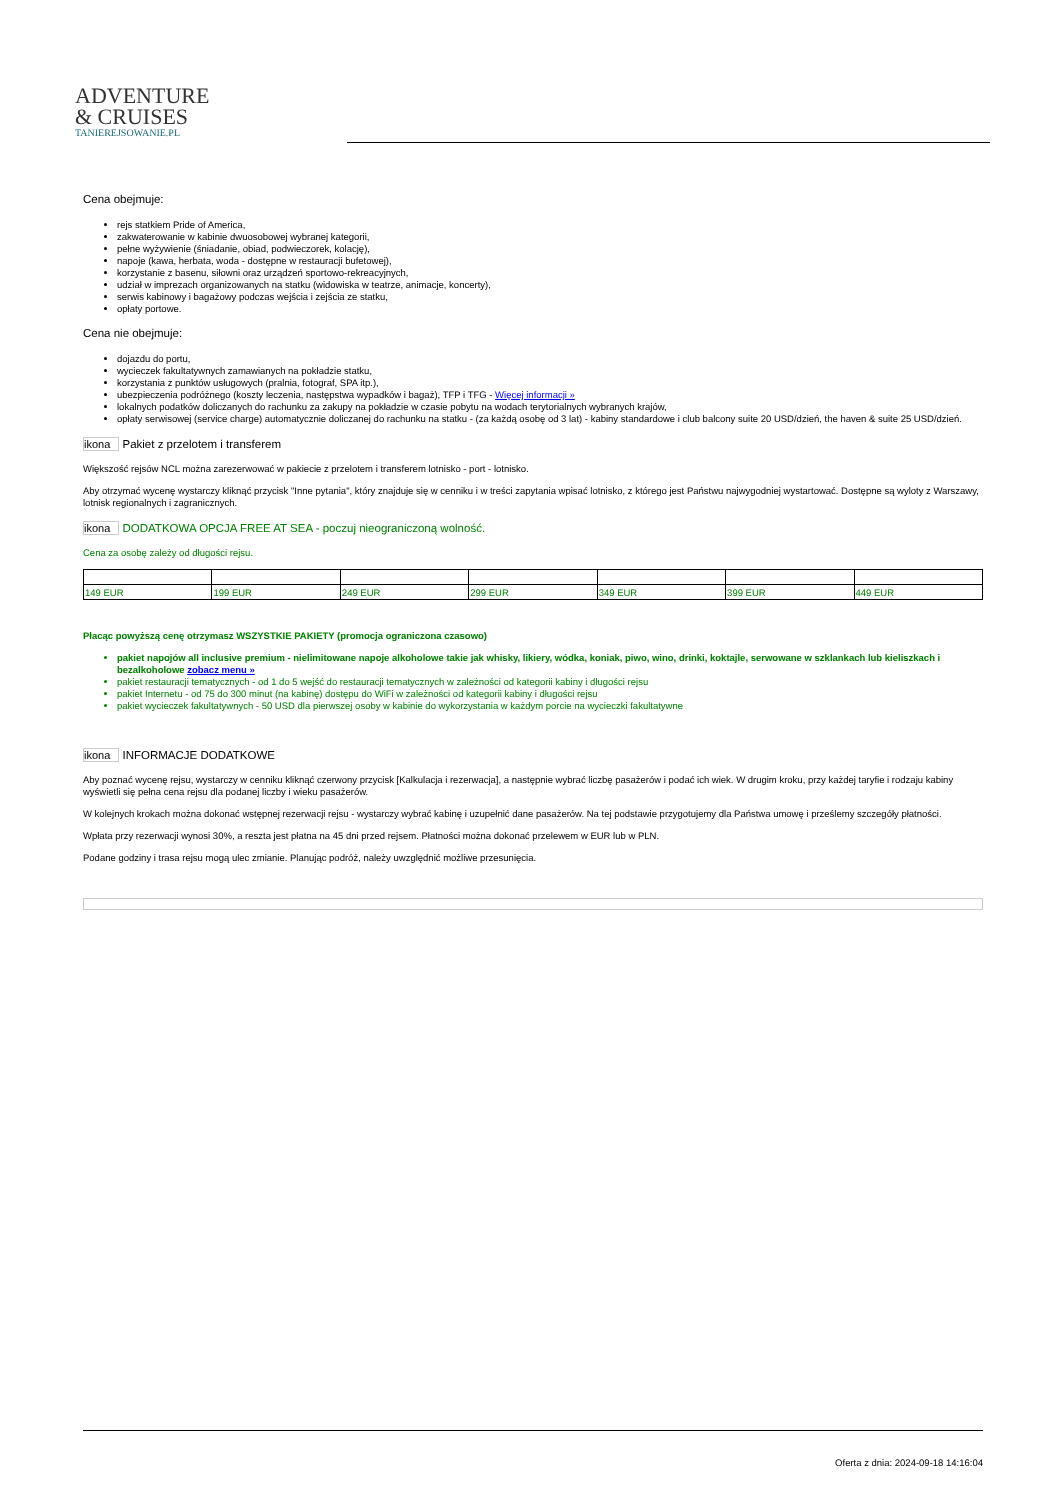ADVENTURE
& CRUISES
TANIEREJSOWANIE.PL
Cena obejmuje:
rejs statkiem Pride of America,
zakwaterowanie w kabinie dwuosobowej wybranej kategorii,
pełne wyżywienie (śniadanie, obiad, podwieczorek, kolację),
napoje (kawa, herbata, woda - dostępne w restauracji bufetowej),
korzystanie z basenu, siłowni oraz urządzeń sportowo-rekreacyjnych,
udział w imprezach organizowanych na statku (widowiska w teatrze, animacje, koncerty),
serwis kabinowy i bagażowy podczas wejścia i zejścia ze statku,
opłaty portowe.
Cena nie obejmuje:
dojazdu do portu,
wycieczek fakultatywnych zamawianych na pokładzie statku,
korzystania z punktów usługowych (pralnia, fotograf, SPA itp.),
ubezpieczenia podróżnego (koszty leczenia, następstwa wypadków i bagaż), TFP i TFG - Więcej informacji »
lokalnych podatków doliczanych do rachunku za zakupy na pokładzie w czasie pobytu na wodach terytorialnych wybranych krajów,
opłaty serwisowej (service charge) automatycznie doliczanej do rachunku na statku - (za każdą osobę od 3 lat) - kabiny standardowe i club balcony suite 20 USD/dzień, the haven & suite 25 USD/dzień.
ikona Pakiet z przelotem i transferem
Większość rejsów NCL można zarezerwować w pakiecie z przelotem i transferem lotnisko - port - lotnisko.
Aby otrzymać wycenę wystarczy kliknąć przycisk "Inne pytania", który znajduje się w cenniku i w treści zapytania wpisać lotnisko, z którego jest Państwu najwygodniej wystartować. Dostępne są wyloty z Warszawy, lotnisk regionalnych i zagranicznych.
ikona DODATKOWA OPCJA FREE AT SEA - poczuj nieograniczoną wolność.
Cena za osobę zależy od długości rejsu.
| 149 EUR | 199 EUR | 249 EUR | 299 EUR | 349 EUR | 399 EUR | 449 EUR |
Płacąc powyższą cenę otrzymasz WSZYSTKIE PAKIETY (promocja ograniczona czasowo)
pakiet napojów all inclusive premium - nielimitowane napoje alkoholowe takie jak whisky, likiery, wódka, koniak, piwo, wino, drinki, koktajle, serwowane w szklankach lub kieliszkach i bezalkoholowe zobacz menu »
pakiet restauracji tematycznych - od 1 do 5 wejść do restauracji tematycznych w zależności od kategorii kabiny i długości rejsu
pakiet Internetu - od 75 do 300 minut (na kabinę) dostępu do WiFi w zależności od kategorii kabiny i długości rejsu
pakiet wycieczek fakultatywnych - 50 USD dla pierwszej osoby w kabinie do wykorzystania w każdym porcie na wycieczki fakultatywne
ikona INFORMACJE DODATKOWE
Aby poznać wycenę rejsu, wystarczy w cenniku kliknąć czerwony przycisk [Kalkulacja i rezerwacja], a następnie wybrać liczbę pasażerów i podać ich wiek. W drugim kroku, przy każdej taryfie i rodzaju kabiny wyświetli się pełna cena rejsu dla podanej liczby i wieku pasażerów.
W kolejnych krokach można dokonać wstępnej rezerwacji rejsu - wystarczy wybrać kabinę i uzupełnić dane pasażerów. Na tej podstawie przygotujemy dla Państwa umowę i prześlemy szczegóły płatności.
Wpłata przy rezerwacji wynosi 30%, a reszta jest płatna na 45 dni przed rejsem. Płatności można dokonać przelewem w EUR lub w PLN.
Podane godziny i trasa rejsu mogą ulec zmianie. Planując podróż, należy uwzględnić możliwe przesunięcia.
Oferta z dnia: 2024-09-18 14:16:04